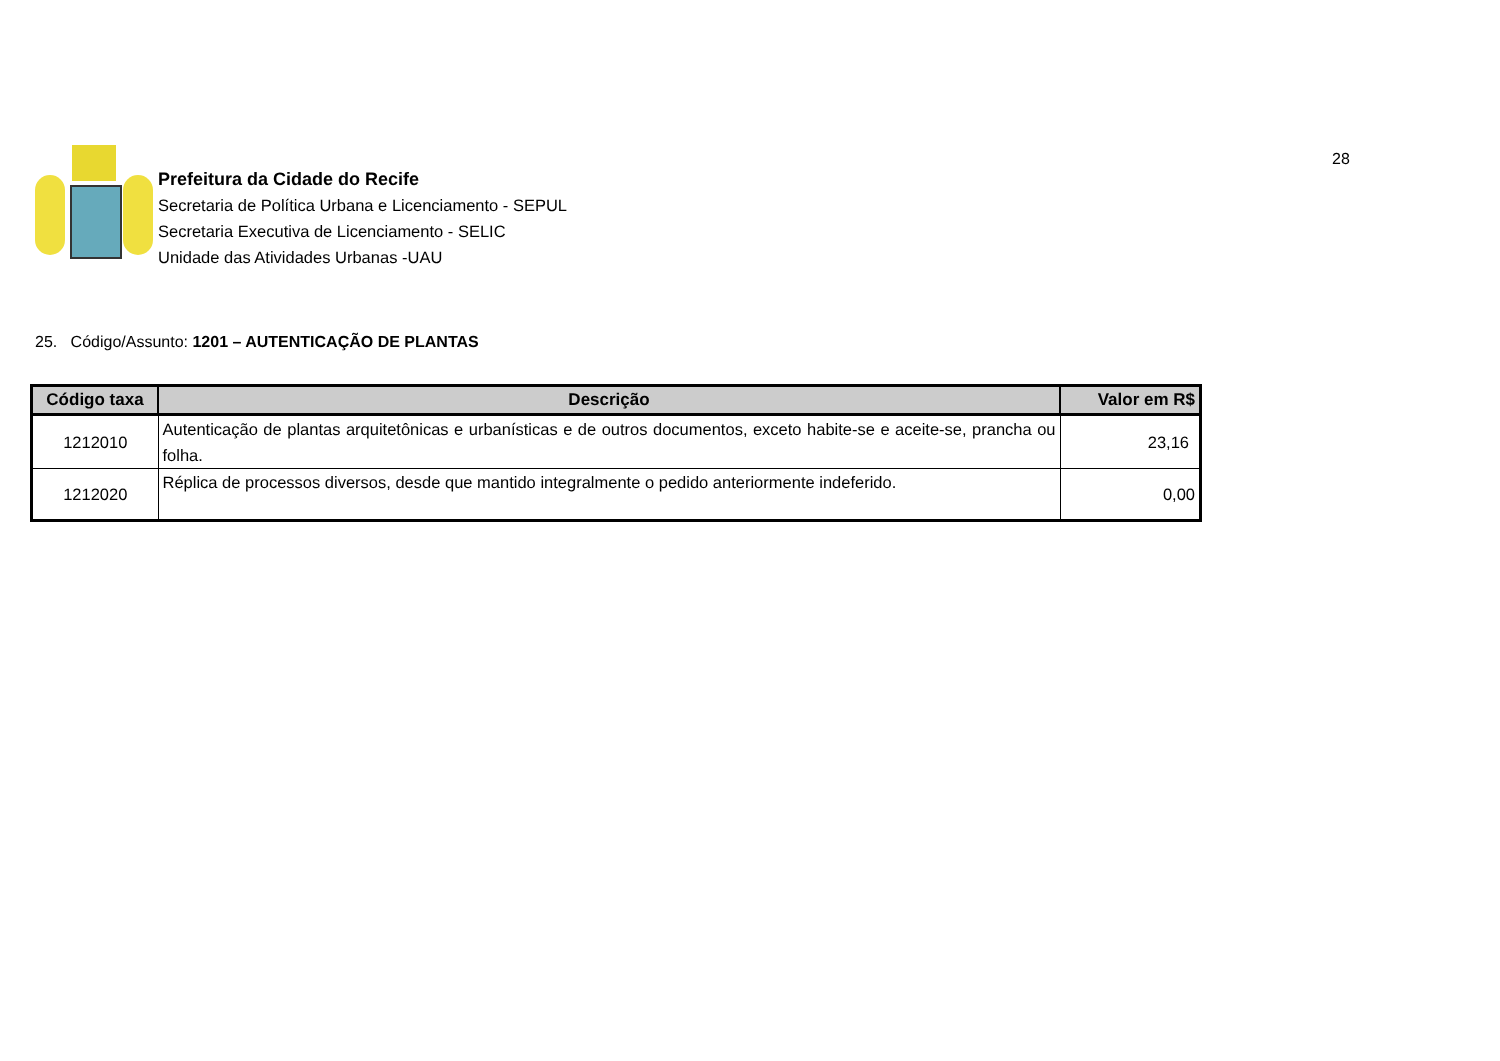28
Prefeitura da Cidade do Recife
Secretaria de Política Urbana e Licenciamento - SEPUL
Secretaria Executiva de Licenciamento - SELIC
Unidade das Atividades Urbanas -UAU
25. Código/Assunto: 1201 – AUTENTICAÇÃO DE PLANTAS
| Código taxa | Descrição | Valor em R$ |
| --- | --- | --- |
| 1212010 | Autenticação de plantas arquitetônicas e urbanísticas e de outros documentos, exceto habite-se e aceite-se, prancha ou folha. | 23,16 |
| 1212020 | Réplica de processos diversos, desde que mantido integralmente o pedido anteriormente indeferido. | 0,00 |